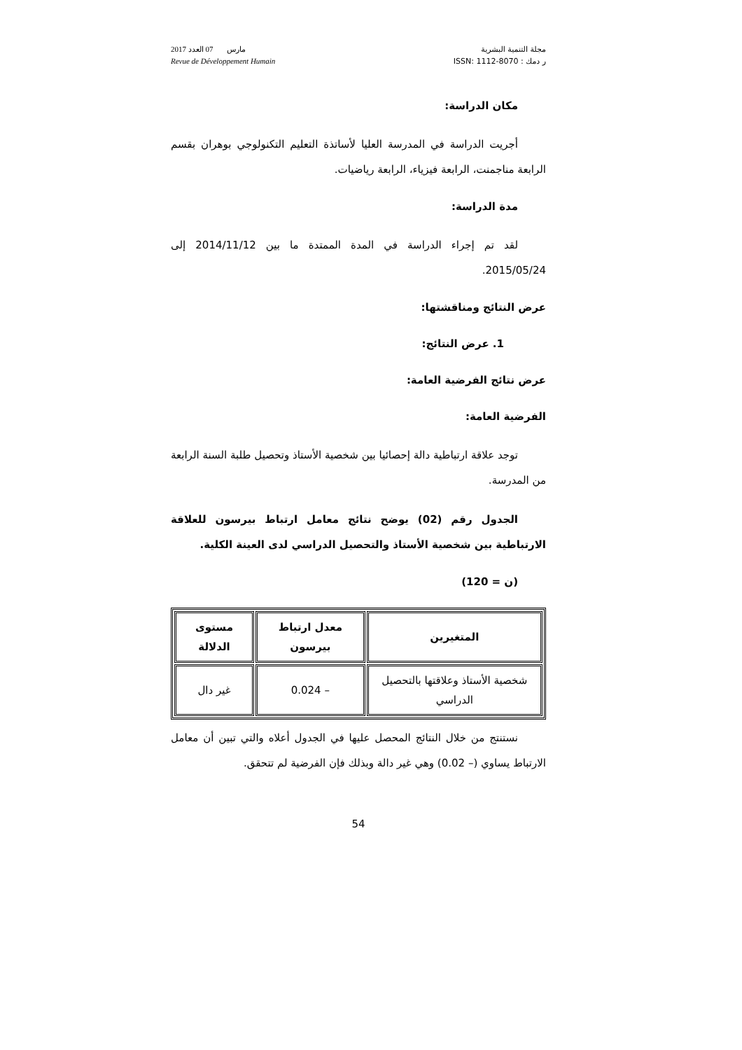مجلة التنمية البشرية
ر دمك : ISSN: 1112-8070
2017 مارس 07 العدد
Revue de Développement Humain
مكان الدراسة:
أجريت الدراسة في المدرسة العليا لأساتذة التعليم التكنولوجي بوهران بقسم الرابعة مناجمنت، الرابعة فيزياء، الرابعة رياضيات.
مدة الدراسة:
لقد تم إجراء الدراسة في المدة الممتدة ما بين 2014/11/12 إلى 2015/05/24.
عرض النتائج ومناقشتها:
1. عرض النتائج:
عرض نتائج الفرضية العامة:
الفرضية العامة:
توجد علاقة ارتباطية دالة إحصائيا بين شخصية الأستاذ وتحصيل طلبة السنة الرابعة من المدرسة.
الجدول رقم (02) يوضح نتائج معامل ارتباط بيرسون للعلاقة الارتباطية بين شخصية الأستاذ والتحصيل الدراسي لدى العينة الكلية.
(ن = 120)
| المتغيرين | معدل ارتباط بيرسون | مستوى الدلالة |
| --- | --- | --- |
| شخصية الأستاذ وعلاقتها بالتحصيل الدراسي | – 0.024 | غير دال |
نستنتج من خلال النتائج المحصل عليها في الجدول أعلاه والتي تبين أن معامل الارتباط يساوي (– 0.02) وهي غير دالة وبذلك فإن الفرضية لم تتحقق.
54